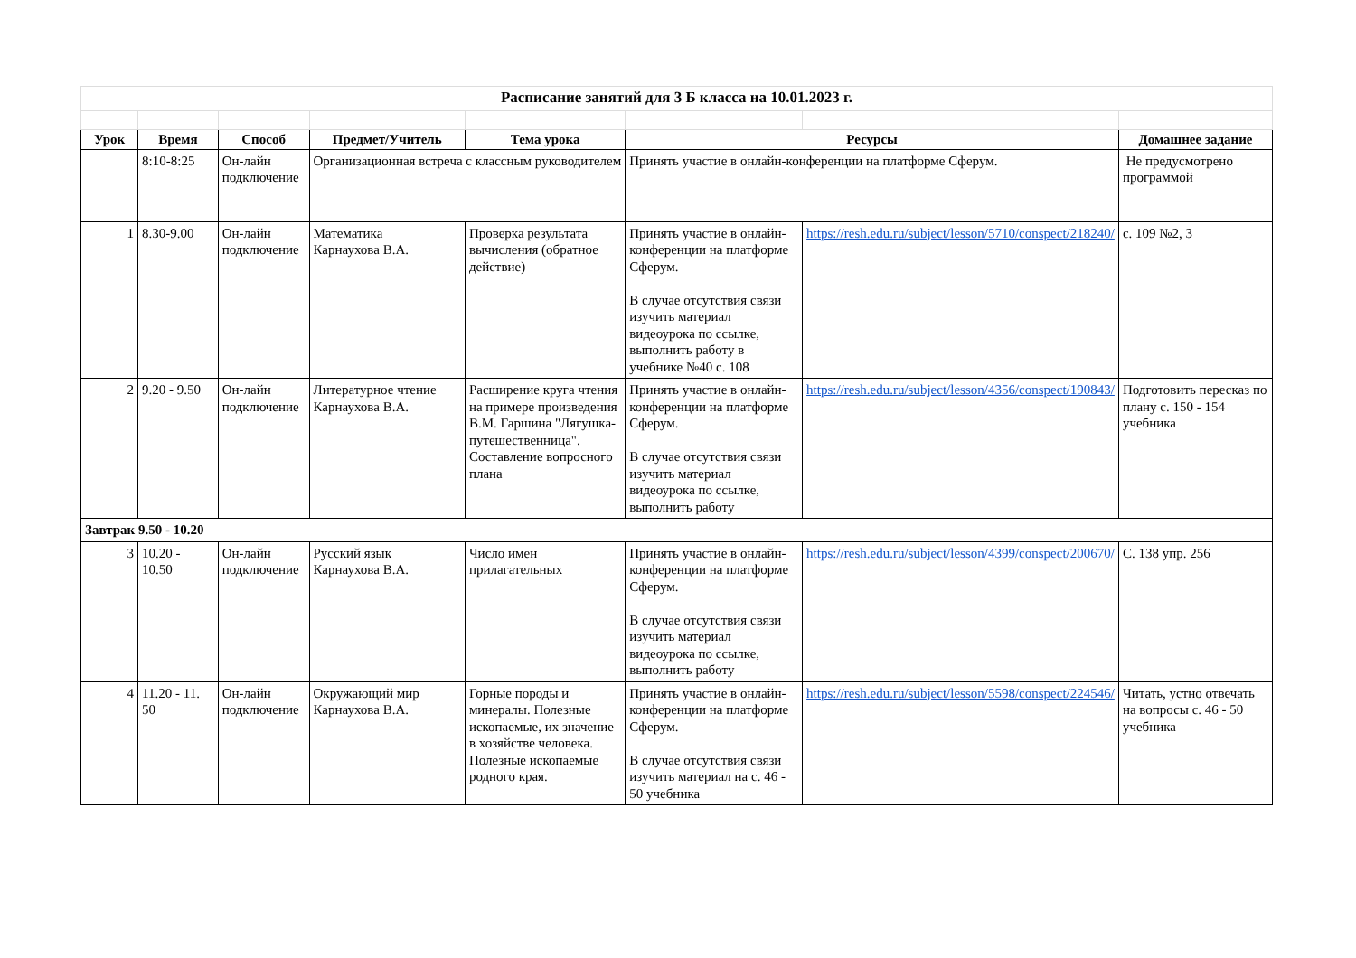| Расписание занятий для 3 Б класса на 10.01.2023 г. | | | | | | | |
| Урок | Время | Способ | Предмет/Учитель | Тема урока | Ресурсы | | Домашнее задание |
| | 8:10-8:25 | Он-лайн подключение | Организационная встреча с классным руководителем | | Принять участие в онлайн-конференции на платформе Сферум. | | Не предусмотрено программой |
| 1 | 8.30-9.00 | Он-лайн подключение | Математика Карнаухова В.А. | Проверка результата вычисления (обратное действие) | Принять участие в онлайн-конференции на платформе Сферум. В случае отсутствия связи изучить материал видеоурока по ссылке, выполнить работу в учебнике №40 с. 108 | https://resh.edu.ru/subject/lesson/5710/conspect/218240/ | с. 109 №2, 3 |
| 2 | 9.20 - 9.50 | Он-лайн подключение | Литературное чтение Карнаухова В.А. | Расширение круга чтения на примере произведения В.М. Гаршина "Лягушка-путешественница". Составление вопросного плана | Принять участие в онлайн-конференции на платформе Сферум. В случае отсутствия связи изучить материал видеоурока по ссылке, выполнить работу | https://resh.edu.ru/subject/lesson/4356/conspect/190843/ | Подготовить пересказ по плану с. 150 - 154 учебника |
| Завтрак 9.50 - 10.20 | | | | | | | |
| 3 | 10.20 - 10.50 | Он-лайн подключение | Русский язык Карнаухова В.А. | Число имен прилагательных | Принять участие в онлайн-конференции на платформе Сферум. В случае отсутствия связи изучить материал видеоурока по ссылке, выполнить работу | https://resh.edu.ru/subject/lesson/4399/conspect/200670/ | С. 138 упр. 256 |
| 4 | 11.20 - 11. 50 | Он-лайн подключение | Окружающий мир Карнаухова В.А. | Горные породы и минералы. Полезные ископаемые, их значение в хозяйстве человека. Полезные ископаемые родного края. | Принять участие в онлайн-конференции на платформе Сферум. В случае отсутствия связи изучить материал на с. 46 - 50 учебника | https://resh.edu.ru/subject/lesson/5598/conspect/224546/ | Читать, устно отвечать на вопросы с. 46 - 50 учебника |